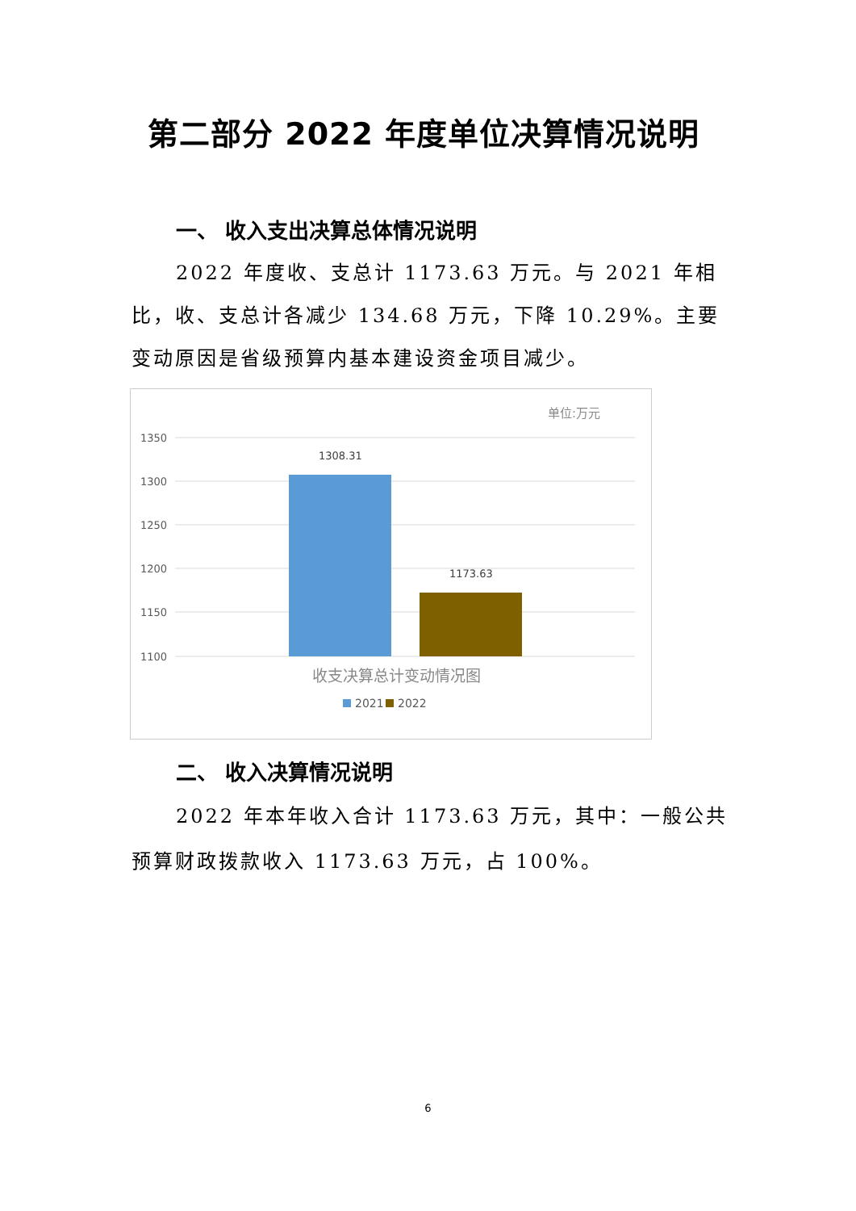第二部分 2022 年度单位决算情况说明
一、 收入支出决算总体情况说明
2022 年度收、支总计 1173.63 万元。与 2021 年相比，收、支总计各减少 134.68 万元，下降 10.29%。主要变动原因是省级预算内基本建设资金项目减少。
单位:万元
1350
1300
1250
1200
1150
1100
1308.31
1173.63
收支决算总计变动情况图
2021
2022
二、 收入决算情况说明
2022 年本年收入合计 1173.63 万元，其中：一般公共预算财政拨款收入 1173.63 万元，占 100%。
6